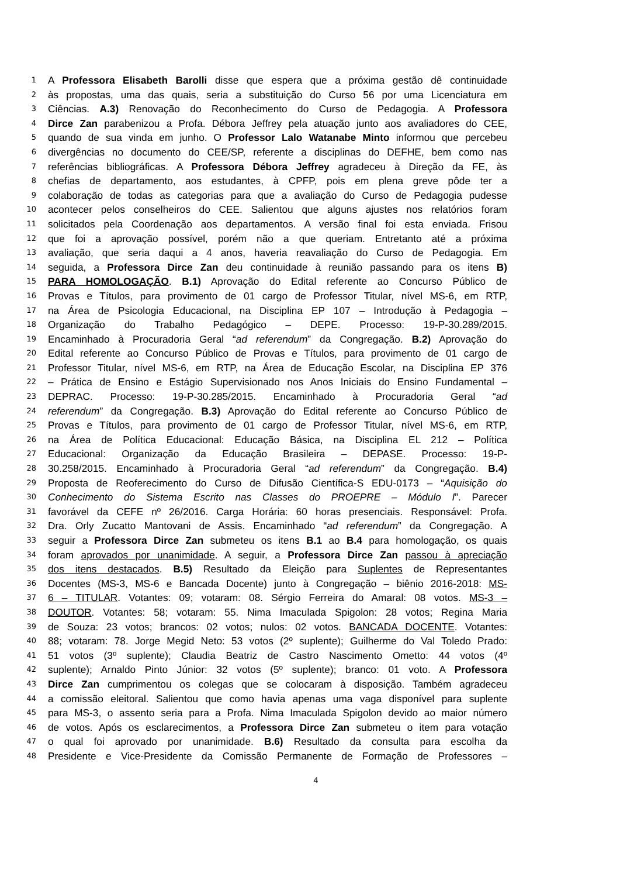1 A Professora Elisabeth Barolli disse que espera que a próxima gestão dê continuidade
2 às propostas, uma das quais, seria a substituição do Curso 56 por uma Licenciatura em
3 Ciências. A.3) Renovação do Reconhecimento do Curso de Pedagogia. A Professora
4 Dirce Zan parabenizou a Profa. Débora Jeffrey pela atuação junto aos avaliadores do CEE,
5 quando de sua vinda em junho. O Professor Lalo Watanabe Minto informou que percebeu
6 divergências no documento do CEE/SP, referente a disciplinas do DEFHE, bem como nas
7 referências bibliográficas. A Professora Débora Jeffrey agradeceu à Direção da FE, às
8 chefias de departamento, aos estudantes, à CPFP, pois em plena greve pôde ter a
9 colaboração de todas as categorias para que a avaliação do Curso de Pedagogia pudesse
10 acontecer pelos conselheiros do CEE. Salientou que alguns ajustes nos relatórios foram
11 solicitados pela Coordenação aos departamentos. A versão final foi esta enviada. Frisou
12 que foi a aprovação possível, porém não a que queriam. Entretanto até a próxima
13 avaliação, que seria daqui a 4 anos, haveria reavaliação do Curso de Pedagogia. Em
14 seguida, a Professora Dirce Zan deu continuidade à reunião passando para os itens B)
15 PARA HOMOLOGAÇÃO. B.1) Aprovação do Edital referente ao Concurso Público de
16 Provas e Títulos, para provimento de 01 cargo de Professor Titular, nível MS-6, em RTP,
17 na Área de Psicologia Educacional, na Disciplina EP 107 – Introdução à Pedagogia –
18 Organização do Trabalho Pedagógico – DEPE. Processo: 19-P-30.289/2015.
19 Encaminhado à Procuradoria Geral “ad referendum” da Congregação. B.2) Aprovação do
20 Edital referente ao Concurso Público de Provas e Títulos, para provimento de 01 cargo de
21 Professor Titular, nível MS-6, em RTP, na Área de Educação Escolar, na Disciplina EP 376
22 – Prática de Ensino e Estágio Supervisionado nos Anos Iniciais do Ensino Fundamental –
23 DEPRAC. Processo: 19-P-30.285/2015. Encaminhado à Procuradoria Geral “ad
24 referendum” da Congregação. B.3) Aprovação do Edital referente ao Concurso Público de
25 Provas e Títulos, para provimento de 01 cargo de Professor Titular, nível MS-6, em RTP,
26 na Área de Política Educacional: Educação Básica, na Disciplina EL 212 – Política
27 Educacional: Organização da Educação Brasileira – DEPASE. Processo: 19-P-
28 30.258/2015. Encaminhado à Procuradoria Geral “ad referendum” da Congregação. B.4)
29 Proposta de Reoferecimento do Curso de Difusão Científica-S EDU-0173 – “Aquisição do
30 Conhecimento do Sistema Escrito nas Classes do PROEPRE – Módulo I”. Parecer
31 favorável da CEFE nº 26/2016. Carga Horária: 60 horas presenciais. Responsável: Profa.
32 Dra. Orly Zucatto Mantovani de Assis. Encaminhado “ad referendum” da Congregação. A
33 seguir a Professora Dirce Zan submeteu os itens B.1 ao B.4 para homologação, os quais
34 foram aprovados por unanimidade. A seguir, a Professora Dirce Zan passou à apreciação
35 dos itens destacados. B.5) Resultado da Eleição para Suplentes de Representantes
36 Docentes (MS-3, MS-6 e Bancada Docente) junto à Congregação – biênio 2016-2018: MS-
37 6 – TITULAR. Votantes: 09; votaram: 08. Sérgio Ferreira do Amaral: 08 votos. MS-3 –
38 DOUTOR. Votantes: 58; votaram: 55. Nima Imaculada Spigolon: 28 votos; Regina Maria
39 de Souza: 23 votos; brancos: 02 votos; nulos: 02 votos. BANCADA DOCENTE. Votantes:
40 88; votaram: 78. Jorge Megid Neto: 53 votos (2º suplente); Guilherme do Val Toledo Prado:
41 51 votos (3º suplente); Claudia Beatriz de Castro Nascimento Ometto: 44 votos (4º
42 suplente); Arnaldo Pinto Júnior: 32 votos (5º suplente); branco: 01 voto. A Professora
43 Dirce Zan cumprimentou os colegas que se colocaram à disposição. Também agradeceu
44 a comissão eleitoral. Salientou que como havia apenas uma vaga disponível para suplente
45 para MS-3, o assento seria para a Profa. Nima Imaculada Spigolon devido ao maior número
46 de votos. Após os esclarecimentos, a Professora Dirce Zan submeteu o item para votação
47 o qual foi aprovado por unanimidade. B.6) Resultado da consulta para escolha da
48 Presidente e Vice-Presidente da Comissão Permanente de Formação de Professores –
4